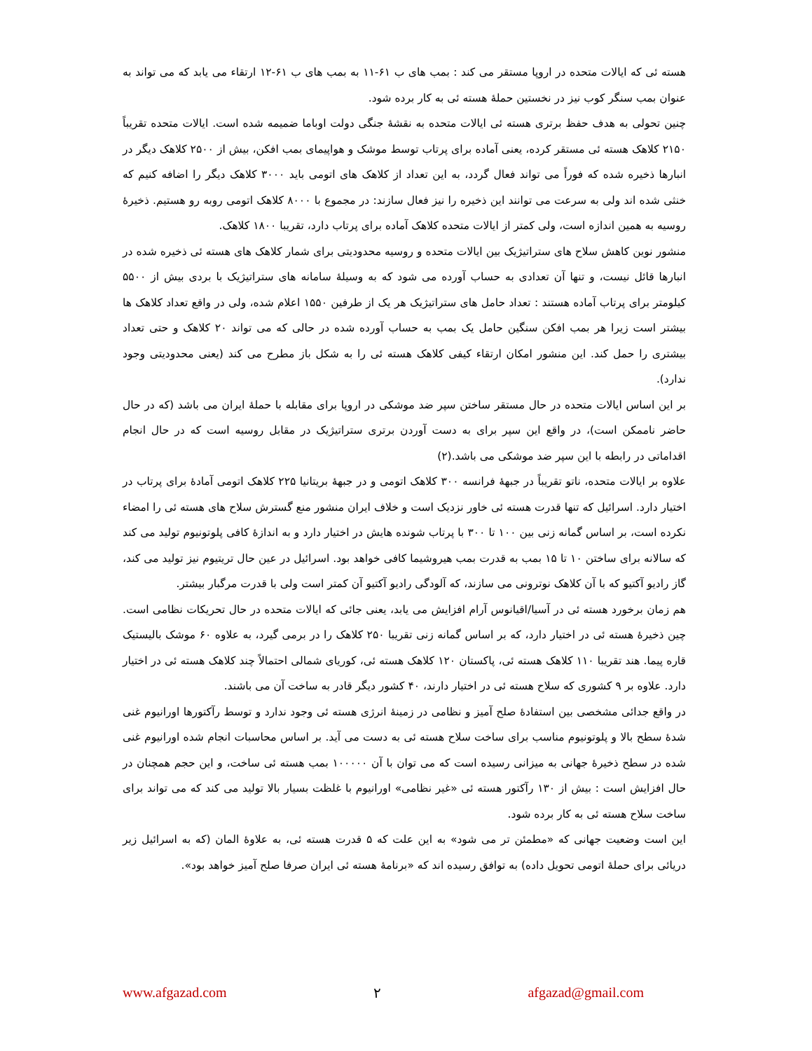هسته ئی که ایالات متحده در اروپا مستقر می کند : بمب های ب ۶۱-۱۱ به بمب های ب ۶۱-۱۲ ارتقاء می یابد که می تواند به عنوان بمب سنگر کوب نیز در نخستین حملهٔ هسته ئی به کار برده شود.
چنین تحولی به هدف حفظ برتری هسته ئی ایالات متحده به نقشهٔ جنگی دولت اوباما ضمیمه شده است. ایالات متحده تقریباً ۲۱۵۰ کلاهک هسته ئی مستقر کرده، یعنی آماده برای پرتاب توسط موشک و هواپیمای بمب افکن، بیش از ۲۵۰۰ کلاهک دیگر در انبارها ذخیره شده که فوراً می تواند فعال گردد، به این تعداد از کلاهک های اتومی باید ۳۰۰۰ کلاهک دیگر را اضافه کنیم که خنثی شده اند ولی به سرعت می توانند این ذخیره را نیز فعال سازند: در مجموع با ۸۰۰۰ کلاهک اتومی روبه رو هستیم. ذخیرهٔ روسیه به همین اندازه است، ولی کمتر از ایالات متحده کلاهک آماده برای پرتاب دارد، تقریبا ۱۸۰۰ کلاهک.
منشور نوین کاهش سلاح های ستراتیژیک بین ایالات متحده و روسیه محدودیتی برای شمار کلاهک های هسته ئی ذخیره شده در انبارها قائل نیست، و تنها آن تعدادی به حساب آورده می شود که به وسیلهٔ سامانه های ستراتیژیک با بردی بیش از ۵۵۰۰ کیلومتر برای پرتاب آماده هستند : تعداد حامل های ستراتیژیک هر یک از طرفین ۱۵۵۰ اعلام شده، ولی در واقع تعداد کلاهک ها بیشتر است زیرا هر بمب افکن سنگین حامل یک بمب به حساب آورده شده در حالی که می تواند ۲۰ کلاهک و حتی تعداد بیشتری را حمل کند. این منشور امکان ارتقاء کیفی کلاهک هسته ئی را به شکل باز مطرح می کند (یعنی محدودیتی وجود ندارد).
بر این اساس ایالات متحده در حال مستقر ساختن سپر ضد موشکی در اروپا برای مقابله با حملهٔ ایران می باشد (که در حال حاضر ناممکن است)، در واقع این سپر برای به دست آوردن برتری ستراتیژیک در مقابل روسیه است که در حال انجام اقداماتی در رابطه با این سپر ضد موشکی می باشد.(۲)
علاوه بر ایالات متحده، ناتو تقریباً در جبههٔ فرانسه ۳۰۰ کلاهک اتومی و در جبههٔ بریتانیا ۲۲۵ کلاهک اتومی آمادهٔ برای پرتاب در اختیار دارد. اسرائیل که تنها قدرت هسته ئی خاور نزدیک است و خلاف ایران منشور منع گسترش سلاح های هسته ئی را امضاء نکرده است، بر اساس گمانه زنی بین ۱۰۰ تا ۳۰۰ با پرتاب شونده هایش در اختیار دارد و به اندازهٔ کافی پلوتونیوم تولید می کند که سالانه برای ساختن ۱۰ تا ۱۵ بمب به قدرت بمب هیروشیما کافی خواهد بود. اسرائیل در عین حال تریتیوم نیز تولید می کند، گاز رادیو آکتیو که با آن کلاهک نوترونی می سازند، که آلودگی رادیو آکتیو آن کمتر است ولی با قدرت مرگبار بیشتر.
هم زمان برخورد هسته ئی در آسیا/اقیانوس آرام افزایش می یابد، یعنی جائی که ایالات متحده در حال تحریکات نظامی است. چین ذخیرهٔ هسته ئی در اختیار دارد، که بر اساس گمانه زنی تقریبا ۲۵۰ کلاهک را در برمی گیرد، به علاوه ۶۰ موشک بالیستیک قاره پیما. هند تقریبا ۱۱۰ کلاهک هسته ئی، پاکستان ۱۲۰ کلاهک هسته ئی، کوریای شمالی احتمالاً چند کلاهک هسته ئی در اختیار دارد. علاوه بر ۹ کشوری که سلاح هسته ئی در اختیار دارند، ۴۰ کشور دیگر قادر به ساخت آن می باشند.
در واقع جدائی مشخصی بین استفادهٔ صلح آمیز و نظامی در زمینهٔ انرژی هسته ئی وجود ندارد و توسط رآکتورها اورانیوم غنی شدهٔ سطح بالا و پلوتونیوم مناسب برای ساخت سلاح هسته ئی به دست می آید. بر اساس محاسبات انجام شده اورانیوم غنی شده در سطح ذخیرهٔ جهانی به میزانی رسیده است که می توان با آن ۱۰۰۰۰۰ بمب هسته ئی ساخت، و این حجم همچنان در حال افزایش است : بیش از ۱۳۰ رآکتور هسته ئی «غیر نظامی» اورانیوم با غلظت بسیار بالا تولید می کند که می تواند برای ساخت سلاح هسته ئی به کار برده شود.
این است وضعیت جهانی که «مطمئن تر می شود» به این علت که ۵ قدرت هسته ئی، به علاوهٔ المان (که به اسرائیل زیر دریائی برای حملهٔ اتومی تحویل داده) به توافق رسیده اند که «برنامهٔ هسته ئی ایران صرفا صلح آمیز خواهد بود».
www.afgazad.com ۲ afgazad@gmail.com